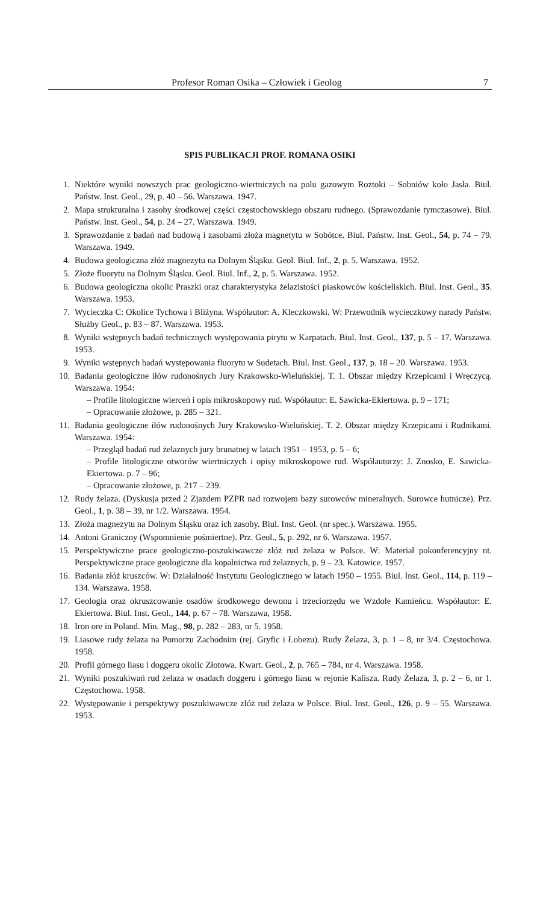Profesor Roman Osika – Człowiek i Geolog 7
SPIS PUBLIKACJI PROF. ROMANA OSIKI
1. Niektóre wyniki nowszych prac geologiczno-wiertniczych na polu gazowym Roztoki – Sobniów koło Jasła. Biul. Państw. Inst. Geol., 29, p. 40 – 56. Warszawa. 1947.
2. Mapa strukturalna i zasoby środkowej części częstochowskiego obszaru rudnego. (Sprawozdanie tymczasowe). Biul. Państw. Inst. Geol., 54, p. 24 – 27. Warszawa. 1949.
3. Sprawozdanie z badań nad budową i zasobami złoża magnetytu w Sobótce. Biul. Państw. Inst. Geol., 54, p. 74 – 79. Warszawa. 1949.
4. Budowa geologiczna złóż magnezytu na Dolnym Śląsku. Geol. Biul. Inf., 2, p. 5. Warszawa. 1952.
5. Złoże fluorytu na Dolnym Śląsku. Geol. Biul. Inf., 2, p. 5. Warszawa. 1952.
6. Budowa geologiczna okolic Praszki oraz charakterystyka żelazistości piaskowców kościeliskich. Biul. Inst. Geol., 35. Warszawa. 1953.
7. Wycieczka C: Okolice Tychowa i Bliżyna. Współautor: A. Kleczkowski. W: Przewodnik wycieczkowy narady Państw. Służby Geol., p. 83 – 87. Warszawa. 1953.
8. Wyniki wstępnych badań technicznych występowania pirytu w Karpatach. Biul. Inst. Geol., 137, p. 5 – 17. Warszawa. 1953.
9. Wyniki wstępnych badań występowania fluorytu w Sudetach. Biul. Inst. Geol., 137, p. 18 – 20. Warszawa. 1953.
10. Badania geologiczne iłów rudonośnych Jury Krakowsko-Wieluńskiej. T. 1. Obszar między Krzepicami i Wręczycą. Warszawa. 1954:
– Profile litologiczne wierceń i opis mikroskopowy rud. Współautor: E. Sawicka-Ekiertowa. p. 9 – 171;
– Opracowanie złożowe, p. 285 – 321.
11. Badania geologiczne iłów rudonośnych Jury Krakowsko-Wieluńskiej. T. 2. Obszar między Krzepicami i Rudnikami. Warszawa. 1954:
– Przegląd badań rud żelaznych jury brunatnej w latach 1951 – 1953, p. 5 – 6;
– Profile litologiczne otworów wiertniczych i opisy mikroskopowe rud. Współautorzy: J. Znosko, E. Sawicka-Ekiertowa. p. 7 – 96;
– Opracowanie złożowe, p. 217 – 239.
12. Rudy żelaza. (Dyskusja przed 2 Zjazdem PZPR nad rozwojem bazy surowców mineralnych. Surowce hutnicze). Prz. Geol., 1, p. 38 – 39, nr 1/2. Warszawa. 1954.
13. Złoża magnezytu na Dolnym Śląsku oraz ich zasoby. Biul. Inst. Geol. (nr spec.). Warszawa. 1955.
14. Antoni Graniczny (Wspomnienie pośmiertne). Prz. Geol., 5, p. 292, nr 6. Warszawa. 1957.
15. Perspektywiczne prace geologiczno-poszukiwawcze złóż rud żelaza w Polsce. W: Materiał pokonferencyjny nt. Perspektywiczne prace geologiczne dla kopalnictwa rud żelaznych, p. 9 – 23. Katowice. 1957.
16. Badania złóż kruszców. W: Działalność Instytutu Geologicznego w latach 1950 – 1955. Biul. Inst. Geol., 114, p. 119 – 134. Warszawa. 1958.
17. Geologia oraz okruszcowanie osadów środkowego dewonu i trzeciorzędu we Wzdole Kamieńcu. Współautor: E. Ekiertowa. Biul. Inst. Geol., 144, p. 67 – 78. Warszawa, 1958.
18. Iron ore in Poland. Min. Mag., 98, p. 282 – 283, nr 5. 1958.
19. Liasowe rudy żelaza na Pomorzu Zachodnim (rej. Gryfic i Łobezu). Rudy Żelaza, 3, p. 1 – 8, nr 3/4. Częstochowa. 1958.
20. Profil górnego liasu i doggeru okolic Złotowa. Kwart. Geol., 2, p. 765 – 784, nr 4. Warszawa. 1958.
21. Wyniki poszukiwań rud żelaza w osadach doggeru i górnego liasu w rejonie Kalisza. Rudy Żelaza, 3, p. 2 – 6, nr 1. Częstochowa. 1958.
22. Występowanie i perspektywy poszukiwawcze złóż rud żelaza w Polsce. Biul. Inst. Geol., 126, p. 9 – 55. Warszawa. 1953.